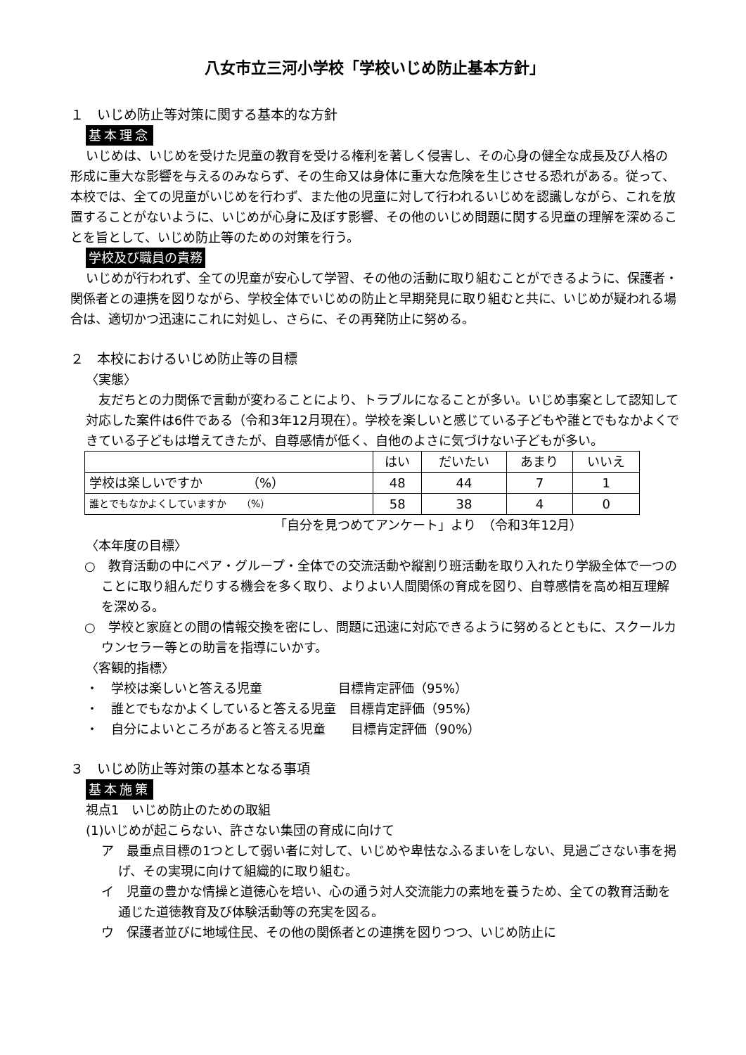八女市立三河小学校「学校いじめ防止基本方針」
１　いじめ防止等対策に関する基本的な方針
基本理念
いじめは、いじめを受けた児童の教育を受ける権利を著しく侵害し、その心身の健全な成長及び人格の形成に重大な影響を与えるのみならず、その生命又は身体に重大な危険を生じさせる恐れがある。従って、本校では、全ての児童がいじめを行わず、また他の児童に対して行われるいじめを認識しながら、これを放置することがないように、いじめが心身に及ぼす影響、その他のいじめ問題に関する児童の理解を深めることを旨として、いじめ防止等のための対策を行う。
学校及び職員の責務
いじめが行われず、全ての児童が安心して学習、その他の活動に取り組むことができるように、保護者・関係者との連携を図りながら、学校全体でいじめの防止と早期発見に取り組むと共に、いじめが疑われる場合は、適切かつ迅速にこれに対処し、さらに、その再発防止に努める。
２　本校におけるいじめ防止等の目標
〈実態〉
　友だちとの力関係で言動が変わることにより、トラブルになることが多い。いじめ事案として認知して対応した案件は6件である（令和3年12月現在）。学校を楽しいと感じている子どもや誰とでもなかよくできている子どもは増えてきたが、自尊感情が低く、自他のよさに気づけない子どもが多い。
| | はい | だいたい | あまり | いいえ |
| 学校は楽しいですか （%） | 48 | 44 | 7 | 1 |
| 誰とでもなかよくしていますか （%） | 58 | 38 | 4 | 0 |
「自分を見つめてアンケート」より　（令和3年12月）
〈本年度の目標〉
○　教育活動の中にペア・グループ・全体での交流活動や縦割り班活動を取り入れたり学級全体で一つのことに取り組んだりする機会を多く取り、よりよい人間関係の育成を図り、自尊感情を高め相互理解を深める。
○　学校と家庭との間の情報交換を密にし、問題に迅速に対応できるように努めるとともに、スクールカウンセラー等との助言を指導にいかす。
〈客観的指標〉
・　学校は楽しいと答える児童　　　　　　目標肯定評価（95%）
・　誰とでもなかよくしていると答える児童　目標肯定評価（95%）
・　自分によいところがあると答える児童　　目標肯定評価（90%）
３　いじめ防止等対策の基本となる事項
基本施策
視点1　いじめ防止のための取組
(1)いじめが起こらない、許さない集団の育成に向けて
ア　最重点目標の1つとして弱い者に対して、いじめや卑怯なふるまいをしない、見過ごさない事を掲げ、その実現に向けて組織的に取り組む。
イ　児童の豊かな情操と道徳心を培い、心の通う対人交流能力の素地を養うため、全ての教育活動を通じた道徳教育及び体験活動等の充実を図る。
ウ　保護者並びに地域住民、その他の関係者との連携を図りつつ、いじめ防止に